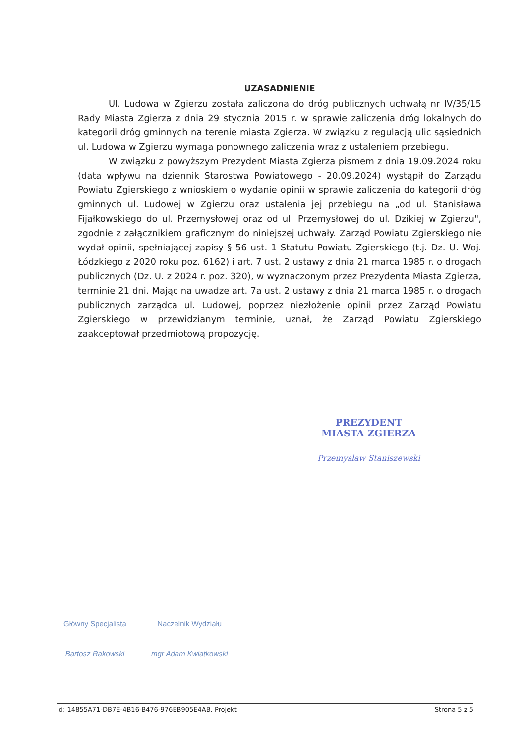UZASADNIENIE
Ul. Ludowa w Zgierzu została zaliczona do dróg publicznych uchwałą nr IV/35/15 Rady Miasta Zgierza z dnia 29 stycznia 2015 r. w sprawie zaliczenia dróg lokalnych do kategorii dróg gminnych na terenie miasta Zgierza. W związku z regulacją ulic sąsiednich ul. Ludowa w Zgierzu wymaga ponownego zaliczenia wraz z ustaleniem przebiegu.
W związku z powyższym Prezydent Miasta Zgierza pismem z dnia 19.09.2024 roku (data wpływu na dziennik Starostwa Powiatowego - 20.09.2024) wystąpił do Zarządu Powiatu Zgierskiego z wnioskiem o wydanie opinii w sprawie zaliczenia do kategorii dróg gminnych ul. Ludowej w Zgierzu oraz ustalenia jej przebiegu na „od ul. Stanisława Fijałkowskiego do ul. Przemysłowej oraz od ul. Przemysłowej do ul. Dzikiej w Zgierzu", zgodnie z załącznikiem graficznym do niniejszej uchwały. Zarząd Powiatu Zgierskiego nie wydał opinii, spełniającej zapisy § 56 ust. 1 Statutu Powiatu Zgierskiego (t.j. Dz. U. Woj. Łódzkiego z 2020 roku poz. 6162) i art. 7 ust. 2 ustawy z dnia 21 marca 1985 r. o drogach publicznych (Dz. U. z 2024 r. poz. 320), w wyznaczonym przez Prezydenta Miasta Zgierza, terminie 21 dni. Mając na uwadze art. 7a ust. 2 ustawy z dnia 21 marca 1985 r. o drogach publicznych zarządca ul. Ludowej, poprzez niezłożenie opinii przez Zarząd Powiatu Zgierskiego w przewidzianym terminie, uznał, że Zarząd Powiatu Zgierskiego zaakceptował przedmiotową propozycję.
PREZYDENT
MIASTA ZGIERZA
Przemysław Staniszewski
Główny Specjalista
Bartosz Rakowski
Naczelnik Wydziału
mgr Adam Kwiatkowski
Id: 14855A71-DB7E-4B16-B476-976EB905E4AB. Projekt Strona 5 z 5